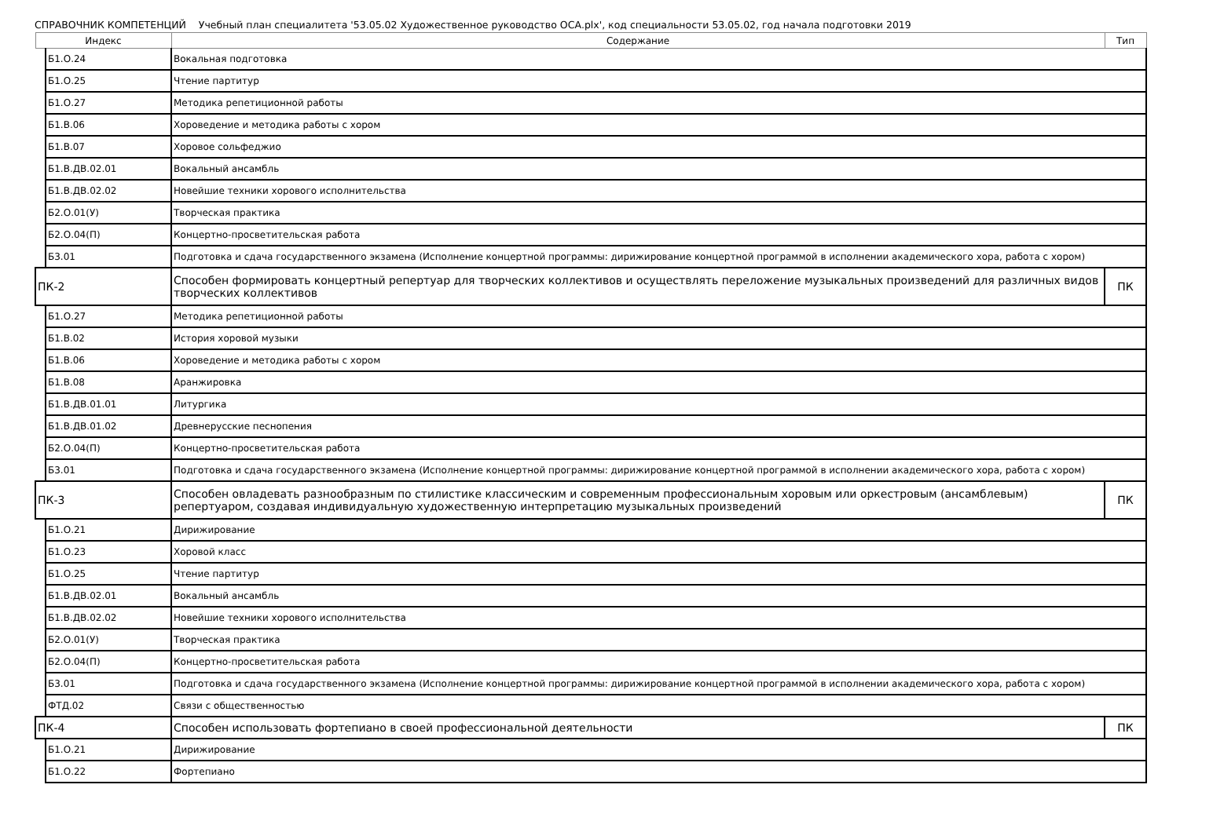СПРАВОЧНИК КОМПЕТЕНЦИЙ Учебный план специалитета '53.05.02 Художественное руководство ОСА.plx', код специальности 53.05.02, год начала подготовки 2019
| Индекс | | Содержание | Тип |
| --- | --- | --- | --- |
| | Б1.О.24 | Вокальная подготовка | |
| | Б1.О.25 | Чтение партитур | |
| | Б1.О.27 | Методика репетиционной работы | |
| | Б1.В.06 | Хороведение и методика работы с хором | |
| | Б1.В.07 | Хоровое сольфеджио | |
| | Б1.В.ДВ.02.01 | Вокальный ансамбль | |
| | Б1.В.ДВ.02.02 | Новейшие техники хорового исполнительства | |
| | Б2.О.01(У) | Творческая практика | |
| | Б2.О.04(П) | Концертно-просветительская работа | |
| | Б3.01 | Подготовка и сдача государственного экзамена (Исполнение концертной программы: дирижирование концертной программой в исполнении академического хора, работа с хором) | |
| ПК-2 | | Способен формировать концертный репертуар для творческих коллективов и осуществлять переложение музыкальных произведений для различных видов творческих коллективов | ПК |
| | Б1.О.27 | Методика репетиционной работы | |
| | Б1.В.02 | История хоровой музыки | |
| | Б1.В.06 | Хороведение и методика работы с хором | |
| | Б1.В.08 | Аранжировка | |
| | Б1.В.ДВ.01.01 | Литургика | |
| | Б1.В.ДВ.01.02 | Древнерусские песнопения | |
| | Б2.О.04(П) | Концертно-просветительская работа | |
| | Б3.01 | Подготовка и сдача государственного экзамена (Исполнение концертной программы: дирижирование концертной программой в исполнении академического хора, работа с хором) | |
| ПК-3 | | Способен овладевать разнообразным по стилистике классическим и современным профессиональным хоровым или оркестровым (ансамблевым) репертуаром, создавая индивидуальную художественную интерпретацию музыкальных произведений | ПК |
| | Б1.О.21 | Дирижирование | |
| | Б1.О.23 | Хоровой класс | |
| | Б1.О.25 | Чтение партитур | |
| | Б1.В.ДВ.02.01 | Вокальный ансамбль | |
| | Б1.В.ДВ.02.02 | Новейшие техники хорового исполнительства | |
| | Б2.О.01(У) | Творческая практика | |
| | Б2.О.04(П) | Концертно-просветительская работа | |
| | Б3.01 | Подготовка и сдача государственного экзамена (Исполнение концертной программы: дирижирование концертной программой в исполнении академического хора, работа с хором) | |
| | ФТД.02 | Связи с общественностью | |
| ПК-4 | | Способен использовать фортепиано в своей профессиональной деятельности | ПК |
| | Б1.О.21 | Дирижирование | |
| | Б1.О.22 | Фортепиано | |